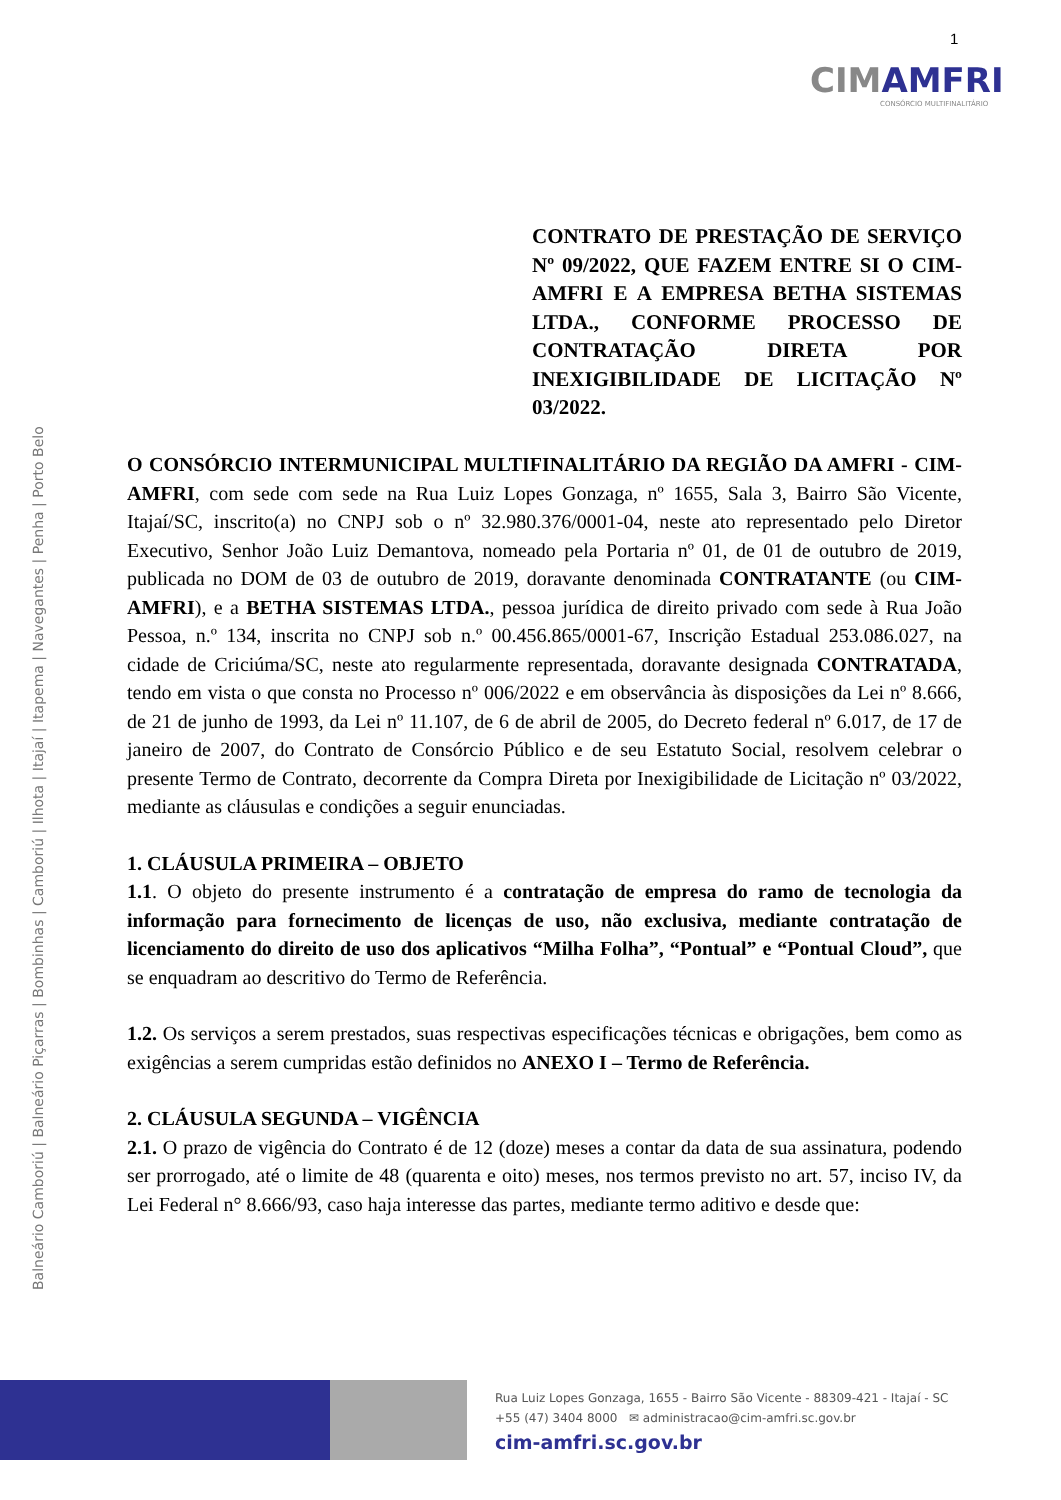1
CIMAMFRI
CONSÓRCIO MULTIFINALITÁRIO
Balneário Camboriú | Balneário Piçarras | Bombinhas | Camboriú | Ilhota | Itajaí | Itapema | Navegantes | Penha | Porto Belo
CONTRATO DE PRESTAÇÃO DE SERVIÇO Nº 09/2022, QUE FAZEM ENTRE SI O CIM-AMFRI E A EMPRESA BETHA SISTEMAS LTDA., CONFORME PROCESSO DE CONTRATAÇÃO DIRETA POR INEXIGIBILIDADE DE LICITAÇÃO Nº 03/2022.
O CONSÓRCIO INTERMUNICIPAL MULTIFINALITÁRIO DA REGIÃO DA AMFRI - CIM-AMFRI, com sede com sede na Rua Luiz Lopes Gonzaga, nº 1655, Sala 3, Bairro São Vicente, Itajaí/SC, inscrito(a) no CNPJ sob o nº 32.980.376/0001-04, neste ato representado pelo Diretor Executivo, Senhor João Luiz Demantova, nomeado pela Portaria nº 01, de 01 de outubro de 2019, publicada no DOM de 03 de outubro de 2019, doravante denominada CONTRATANTE (ou CIM-AMFRI), e a BETHA SISTEMAS LTDA., pessoa jurídica de direito privado com sede à Rua João Pessoa, n.º 134, inscrita no CNPJ sob n.º 00.456.865/0001-67, Inscrição Estadual 253.086.027, na cidade de Criciúma/SC, neste ato regularmente representada, doravante designada CONTRATADA, tendo em vista o que consta no Processo nº 006/2022 e em observância às disposições da Lei nº 8.666, de 21 de junho de 1993, da Lei nº 11.107, de 6 de abril de 2005, do Decreto federal nº 6.017, de 17 de janeiro de 2007, do Contrato de Consórcio Público e de seu Estatuto Social, resolvem celebrar o presente Termo de Contrato, decorrente da Compra Direta por Inexigibilidade de Licitação nº 03/2022, mediante as cláusulas e condições a seguir enunciadas.
1. CLÁUSULA PRIMEIRA – OBJETO
1.1. O objeto do presente instrumento é a contratação de empresa do ramo de tecnologia da informação para fornecimento de licenças de uso, não exclusiva, mediante contratação de licenciamento do direito de uso dos aplicativos “Milha Folha”, “Pontual” e “Pontual Cloud”, que se enquadram ao descritivo do Termo de Referência.
1.2. Os serviços a serem prestados, suas respectivas especificações técnicas e obrigações, bem como as exigências a serem cumpridas estão definidos no ANEXO I – Termo de Referência.
2. CLÁUSULA SEGUNDA – VIGÊNCIA
2.1. O prazo de vigência do Contrato é de 12 (doze) meses a contar da data de sua assinatura, podendo ser prorrogado, até o limite de 48 (quarenta e oito) meses, nos termos previsto no art. 57, inciso IV, da Lei Federal n° 8.666/93, caso haja interesse das partes, mediante termo aditivo e desde que:
Rua Luiz Lopes Gonzaga, 1655 - Bairro São Vicente - 88309-421 - Itajaí - SC
+55 (47) 3404 8000 ✉ administracao@cim-amfri.sc.gov.br
cim-amfri.sc.gov.br